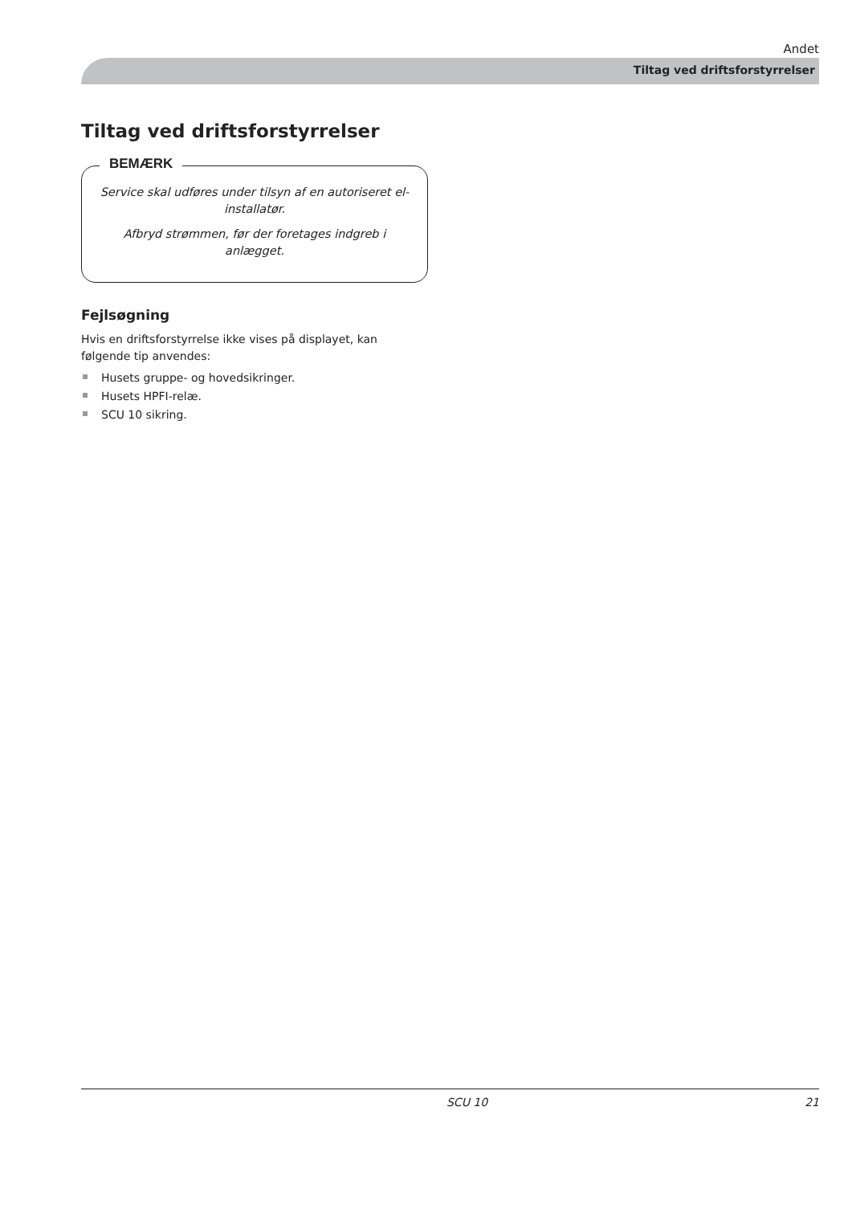Andet
Tiltag ved driftsforstyrrelser
Tiltag ved driftsforstyrrelser
BEMÆRK
Service skal udføres under tilsyn af en autoriseret el-installatør.
Afbryd strømmen, før der foretages indgreb i anlægget.
Fejlsøgning
Hvis en driftsforstyrrelse ikke vises på displayet, kan følgende tip anvendes:
Husets gruppe- og hovedsikringer.
Husets HPFI-relæ.
SCU 10 sikring.
SCU 10 21